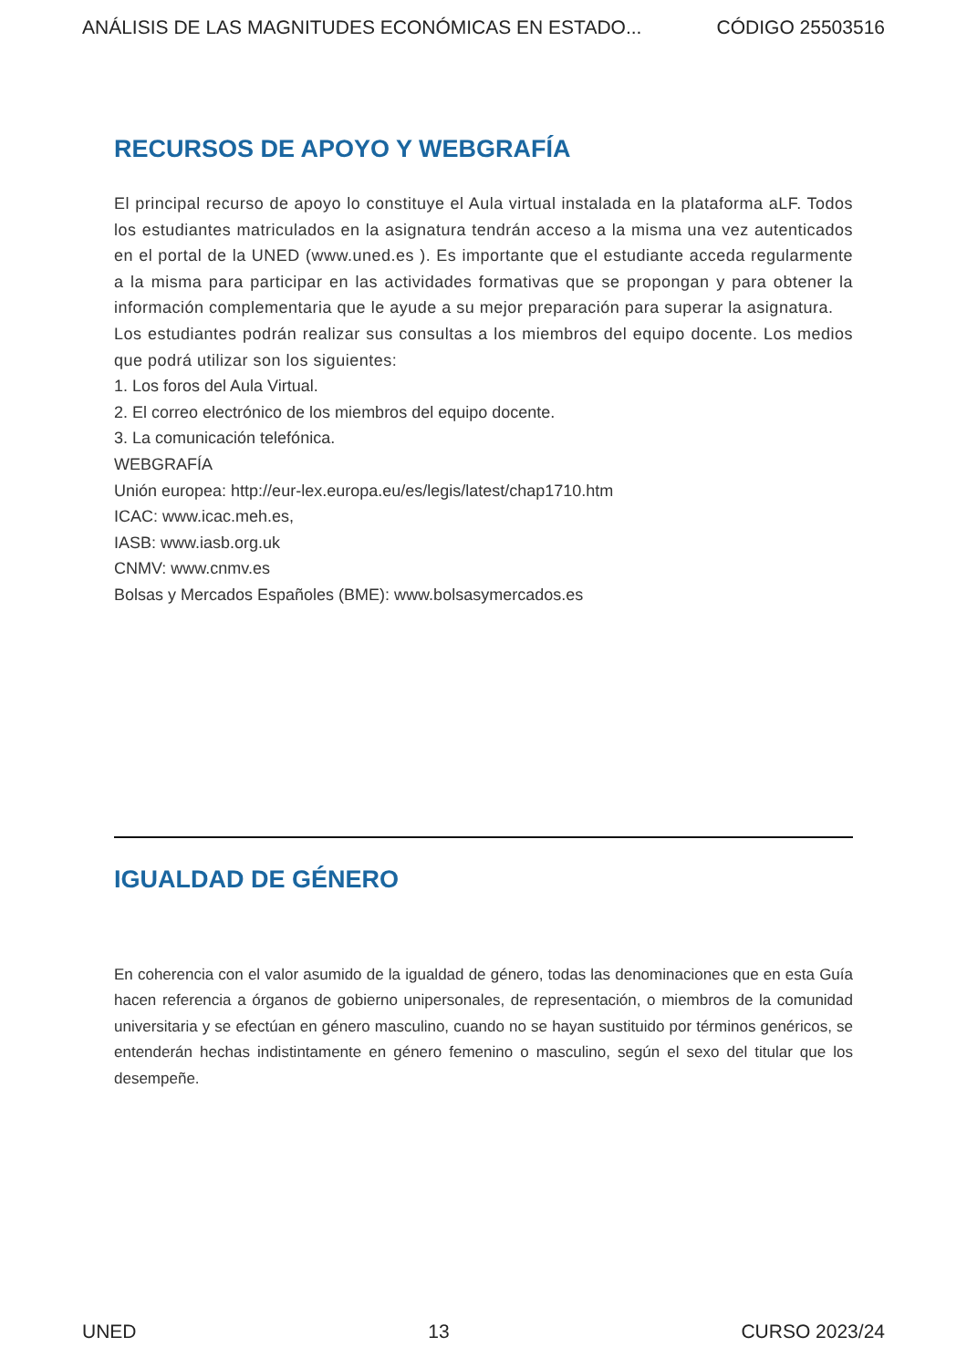ANÁLISIS DE LAS MAGNITUDES ECONÓMICAS EN ESTADO... CÓDIGO 25503516
RECURSOS DE APOYO Y WEBGRAFÍA
El principal recurso de apoyo lo constituye el Aula virtual instalada en la plataforma aLF. Todos los estudiantes matriculados en la asignatura tendrán acceso a la misma una vez autenticados en el portal de la UNED (www.uned.es ). Es importante que el estudiante acceda regularmente a la misma para participar en las actividades formativas que se propongan y para obtener la información complementaria que le ayude a su mejor preparación para superar la asignatura.
Los estudiantes podrán realizar sus consultas a los miembros del equipo docente. Los medios que podrá utilizar son los siguientes:
1. Los foros del Aula Virtual.
2. El correo electrónico de los miembros del equipo docente.
3. La comunicación telefónica.
WEBGRAFÍA
Unión europea: http://eur-lex.europa.eu/es/legis/latest/chap1710.htm
ICAC: www.icac.meh.es,
IASB: www.iasb.org.uk
CNMV: www.cnmv.es
Bolsas y Mercados Españoles (BME): www.bolsasymercados.es
IGUALDAD DE GÉNERO
En coherencia con el valor asumido de la igualdad de género, todas las denominaciones que en esta Guía hacen referencia a órganos de gobierno unipersonales, de representación, o miembros de la comunidad universitaria y se efectúan en género masculino, cuando no se hayan sustituido por términos genéricos, se entenderán hechas indistintamente en género femenino o masculino, según el sexo del titular que los desempeñe.
UNED 13 CURSO 2023/24